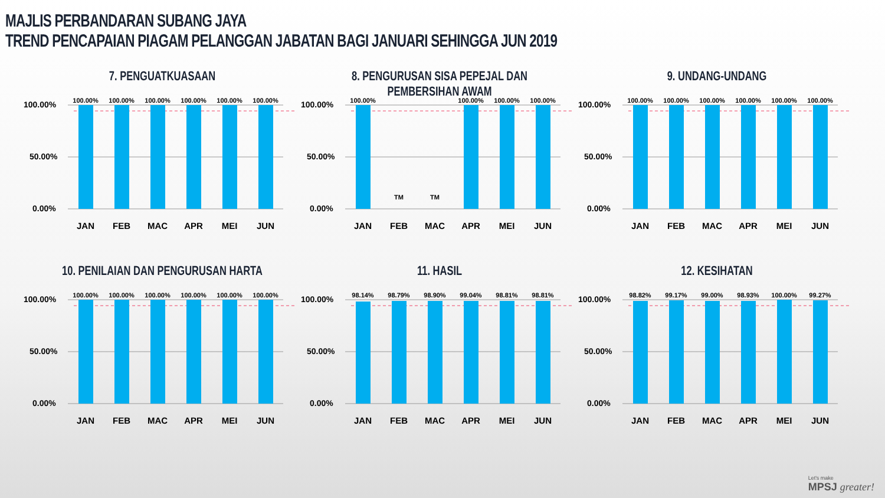MAJLIS PERBANDARAN SUBANG JAYA
TREND PENCAPAIAN PIAGAM PELANGGAN JABATAN BAGI JANUARI SEHINGGA JUN 2019
7. PENGUATKUASAAN
100.00%
50.00%
0.00%
100.00%
100.00%
100.00%
100.00%
100.00%
100.00%
JAN
FEB
MAC
APR
MEI
JUN
8. PENGURUSAN SISA PEPEJAL DAN PEMBERSIHAN AWAM
100.00%
50.00%
0.00%
100.00%
TM
TM
100.00%
100.00%
100.00%
JAN
FEB
MAC
APR
MEI
JUN
9. UNDANG-UNDANG
100.00%
50.00%
0.00%
100.00%
100.00%
100.00%
100.00%
100.00%
100.00%
JAN
FEB
MAC
APR
MEI
JUN
10. PENILAIAN DAN PENGURUSAN HARTA
100.00%
50.00%
0.00%
100.00%
100.00%
100.00%
100.00%
100.00%
100.00%
JAN
FEB
MAC
APR
MEI
JUN
11. HASIL
100.00%
50.00%
0.00%
98.14%
98.79%
98.90%
99.04%
98.81%
98.81%
JAN
FEB
MAC
APR
MEI
JUN
12. KESIHATAN
100.00%
50.00%
0.00%
98.82%
99.17%
99.00%
98.93%
100.00%
99.27%
JAN
FEB
MAC
APR
MEI
JUN
Let's make
MPSJ greater!